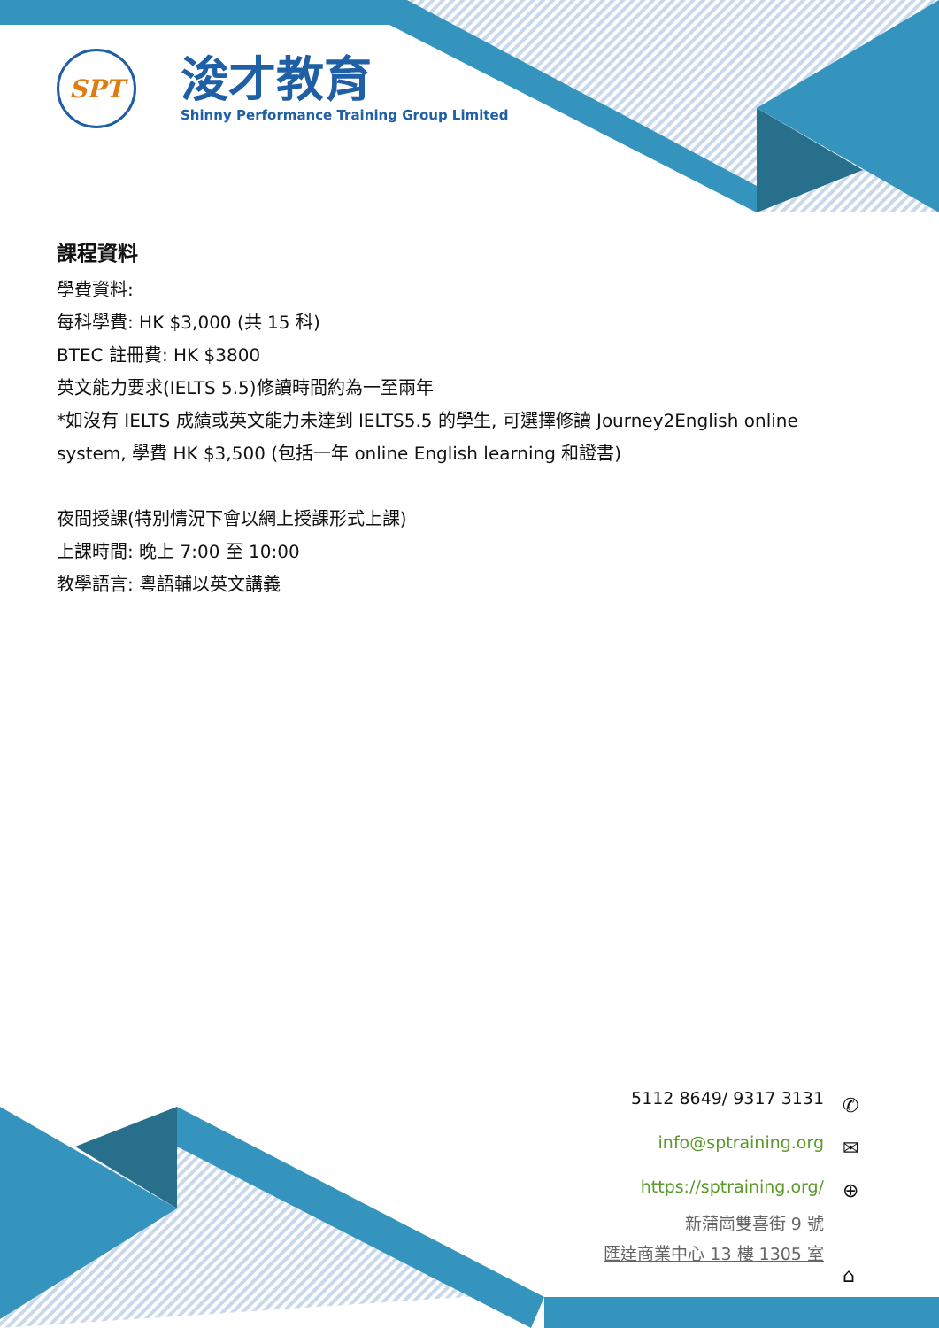SPT
浚才教育
Shinny Performance Training Group Limited
課程資料
學費資料:
每科學費: HK $3,000 (共 15 科)
BTEC 註冊費: HK $3800
英文能力要求(IELTS 5.5)修讀時間約為一至兩年
*如沒有 IELTS 成績或英文能力未達到 IELTS5.5 的學生, 可選擇修讀 Journey2English online system, 學費 HK $3,500 (包括一年 online English learning 和證書)
夜間授課(特別情況下會以網上授課形式上課)
上課時間: 晚上 7:00 至 10:00
教學語言: 粵語輔以英文講義
5112 8649/ 9317 3131
info@sptraining.org
https://sptraining.org/
新蒲崗雙喜街 9 號
匯達商業中心 13 樓 1305 室
✆
✉
⊕
⌂